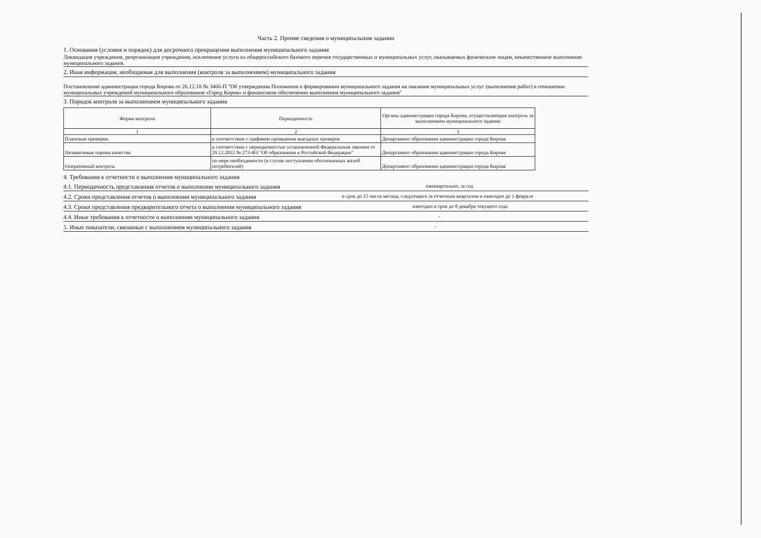Часть 2. Прочие сведения о муниципальном задании
1. Основания (условия и порядок) для досрочного прекращения выполнения муниципального задания
Ликвидация учреждения, реорганизация учреждения, исключение услуги из общероссийского базового перечня государственных и муниципальных услуг, оказываемых физическим лицам, некачественное выполнение муниципального задания.
2. Иная информация, необходимая для выполнения (контроля за выполнением) муниципального задания
Постановление администрации города Кирова от 26.12.18 № 3466-П "Об утверждении Положения о формировании муниципального задания на оказание муниципальных услуг (выполнение работ) в отношении муниципальных учреждений муниципального образования «Город Киров» и финансовом обеспечении выполнения муниципального задания"
3. Порядок контроля за выполнением муниципального задания
| Форма контроля | Периодичность | Органы администрации города Кирова, осуществляющие контроль за выполнением муниципального задания |
| --- | --- | --- |
| 1 | 2 | 3 |
| Плановые проверки | в соответствии с графиком проведения выездных проверок | Департамент образования администрации города Кирова |
| Независимые оценки качества | в соответствии с периодичностью установленной Федеральным законом от 29.12.2012 № 273-ФЗ "Об образовании в Российской Федерации" | Департамент образования администрации города Кирова |
| Оперативный контроль | по мере необходимости (в случае поступления обоснованных жалоб потребителей) | Департамент образования администрации города Кирова |
4. Требования к отчетности о выполнении муниципального задания
4.1. Периодичность представления отчетов о выполнении муниципального задания ежеквартально, за год
4.2. Сроки представления отчетов о выполнении муниципального задания в срок до 15 числа месяца, следующего за отчетным кварталом и ежегодно до 1 февраля
4.3. Сроки представления предварительного отчета о выполнении муниципального задания ежегодно в срок до 8 декабря текущего года
4.4. Иные требования к отчетности о выполнении муниципального задания -
5. Иные показатели, связанные с выполнением муниципального задания -